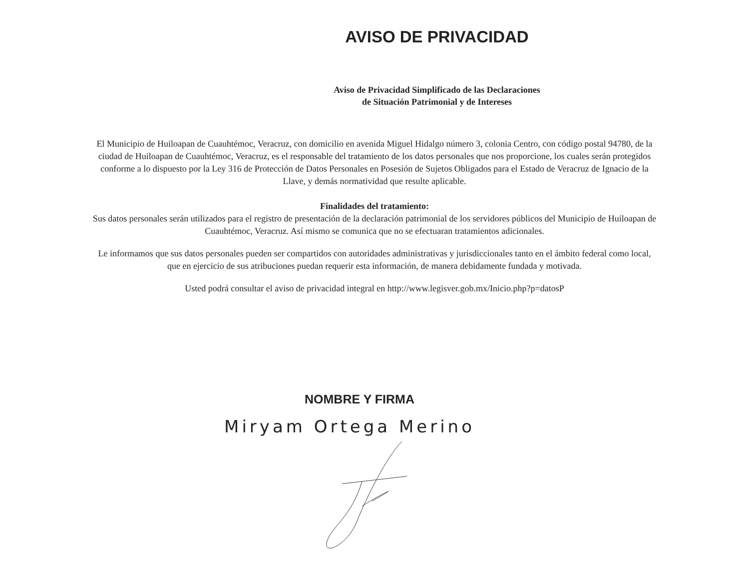AVISO DE PRIVACIDAD
Aviso de Privacidad Simplificado de las Declaraciones
de Situación Patrimonial y de Intereses
El Municipio de Huiloapan de Cuauhtémoc, Veracruz, con domicilio en avenida Miguel Hidalgo número 3, colonia Centro, con código postal 94780, de la ciudad de Huiloapan de Cuauhtémoc, Veracruz, es el responsable del tratamiento de los datos personales que nos proporcione, los cuales serán protegidos conforme a lo dispuesto por la Ley 316 de Protección de Datos Personales en Posesión de Sujetos Obligados para el Estado de Veracruz de Ignacio de la Llave, y demás normatividad que resulte aplicable.
Finalidades del tratamiento:
Sus datos personales serán utilizados para el registro de presentación de la declaración patrimonial de los servidores públicos del Municipio de Huiloapan de Cuauhtémoc, Veracruz. Así mismo se comunica que no se efectuaran tratamientos adicionales.
Le informamos que sus datos personales pueden ser compartidos con autoridades administrativas y jurisdiccionales tanto en el ámbito federal como local, que en ejercicio de sus atribuciones puedan requerir esta información, de manera debidamente fundada y motivada.
Usted podrá consultar el aviso de privacidad integral en http://www.legisver.gob.mx/Inicio.php?p=datosP
NOMBRE Y FIRMA
Miryam Ortega Merino